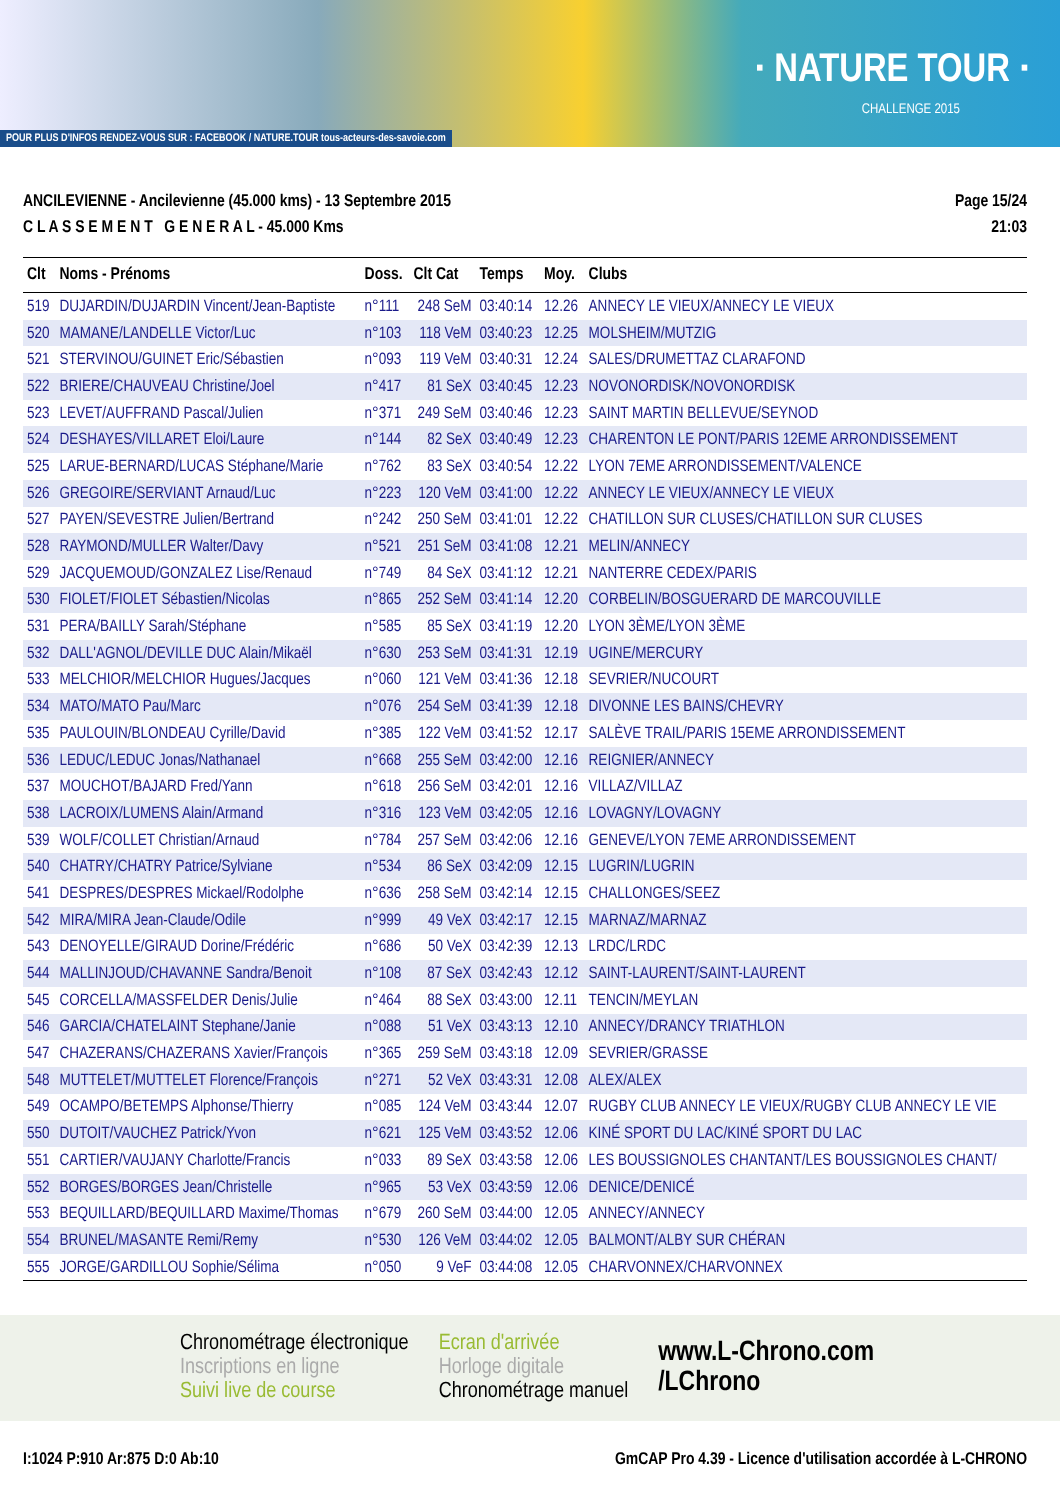POUR PLUS D'INFOS RENDEZ-VOUS SUR : FACEBOOK / NATURE.TOUR tous-acteurs-des-savoie.com
· NATURE TOUR ·
CHALLENGE 2015
ANCILEVIENNE - Ancilevienne (45.000 kms) - 13 Septembre 2015
C L A S S E M E N T G E N E R A L - 45.000 Kms
Page 15/24
21:03
| Clt | Noms - Prénoms | Doss. | Clt Cat | Temps | Moy. | Clubs |
| --- | --- | --- | --- | --- | --- | --- |
| 519 | DUJARDIN/DUJARDIN Vincent/Jean-Baptiste | n°111 | 248 SeM | 03:40:14 | 12.26 | ANNECY LE VIEUX/ANNECY LE VIEUX |
| 520 | MAMANE/LANDELLE Victor/Luc | n°103 | 118 VeM | 03:40:23 | 12.25 | MOLSHEIM/MUTZIG |
| 521 | STERVINOU/GUINET Eric/Sébastien | n°093 | 119 VeM | 03:40:31 | 12.24 | SALES/DRUMETTAZ CLARAFOND |
| 522 | BRIERE/CHAUVEAU Christine/Joel | n°417 | 81 SeX | 03:40:45 | 12.23 | NOVONORDISK/NOVONORDISK |
| 523 | LEVET/AUFFRAND Pascal/Julien | n°371 | 249 SeM | 03:40:46 | 12.23 | SAINT MARTIN BELLEVUE/SEYNOD |
| 524 | DESHAYES/VILLARET Eloi/Laure | n°144 | 82 SeX | 03:40:49 | 12.23 | CHARENTON LE PONT/PARIS 12EME ARRONDISSEMENT |
| 525 | LARUE-BERNARD/LUCAS Stéphane/Marie | n°762 | 83 SeX | 03:40:54 | 12.22 | LYON 7EME ARRONDISSEMENT/VALENCE |
| 526 | GREGOIRE/SERVIANT Arnaud/Luc | n°223 | 120 VeM | 03:41:00 | 12.22 | ANNECY LE VIEUX/ANNECY LE VIEUX |
| 527 | PAYEN/SEVESTRE Julien/Bertrand | n°242 | 250 SeM | 03:41:01 | 12.22 | CHATILLON SUR CLUSES/CHATILLON SUR CLUSES |
| 528 | RAYMOND/MULLER Walter/Davy | n°521 | 251 SeM | 03:41:08 | 12.21 | MELIN/ANNECY |
| 529 | JACQUEMOUD/GONZALEZ Lise/Renaud | n°749 | 84 SeX | 03:41:12 | 12.21 | NANTERRE CEDEX/PARIS |
| 530 | FIOLET/FIOLET Sébastien/Nicolas | n°865 | 252 SeM | 03:41:14 | 12.20 | CORBELIN/BOSGUERARD DE MARCOUVILLE |
| 531 | PERA/BAILLY Sarah/Stéphane | n°585 | 85 SeX | 03:41:19 | 12.20 | LYON 3ÈME/LYON 3ÈME |
| 532 | DALL'AGNOL/DEVILLE DUC Alain/Mikaël | n°630 | 253 SeM | 03:41:31 | 12.19 | UGINE/MERCURY |
| 533 | MELCHIOR/MELCHIOR Hugues/Jacques | n°060 | 121 VeM | 03:41:36 | 12.18 | SEVRIER/NUCOURT |
| 534 | MATO/MATO Pau/Marc | n°076 | 254 SeM | 03:41:39 | 12.18 | DIVONNE LES BAINS/CHEVRY |
| 535 | PAULOUIN/BLONDEAU Cyrille/David | n°385 | 122 VeM | 03:41:52 | 12.17 | SALÈVE TRAIL/PARIS 15EME ARRONDISSEMENT |
| 536 | LEDUC/LEDUC Jonas/Nathanael | n°668 | 255 SeM | 03:42:00 | 12.16 | REIGNIER/ANNECY |
| 537 | MOUCHOT/BAJARD Fred/Yann | n°618 | 256 SeM | 03:42:01 | 12.16 | VILLAZ/VILLAZ |
| 538 | LACROIX/LUMENS Alain/Armand | n°316 | 123 VeM | 03:42:05 | 12.16 | LOVAGNY/LOVAGNY |
| 539 | WOLF/COLLET Christian/Arnaud | n°784 | 257 SeM | 03:42:06 | 12.16 | GENEVE/LYON 7EME ARRONDISSEMENT |
| 540 | CHATRY/CHATRY Patrice/Sylviane | n°534 | 86 SeX | 03:42:09 | 12.15 | LUGRIN/LUGRIN |
| 541 | DESPRES/DESPRES Mickael/Rodolphe | n°636 | 258 SeM | 03:42:14 | 12.15 | CHALLONGES/SEEZ |
| 542 | MIRA/MIRA Jean-Claude/Odile | n°999 | 49 VeX | 03:42:17 | 12.15 | MARNAZ/MARNAZ |
| 543 | DENOYELLE/GIRAUD Dorine/Frédéric | n°686 | 50 VeX | 03:42:39 | 12.13 | LRDC/LRDC |
| 544 | MALLINJOUD/CHAVANNE Sandra/Benoit | n°108 | 87 SeX | 03:42:43 | 12.12 | SAINT-LAURENT/SAINT-LAURENT |
| 545 | CORCELLA/MASSFELDER Denis/Julie | n°464 | 88 SeX | 03:43:00 | 12.11 | TENCIN/MEYLAN |
| 546 | GARCIA/CHATELAINT Stephane/Janie | n°088 | 51 VeX | 03:43:13 | 12.10 | ANNECY/DRANCY TRIATHLON |
| 547 | CHAZERANS/CHAZERANS Xavier/François | n°365 | 259 SeM | 03:43:18 | 12.09 | SEVRIER/GRASSE |
| 548 | MUTTELET/MUTTELET Florence/François | n°271 | 52 VeX | 03:43:31 | 12.08 | ALEX/ALEX |
| 549 | OCAMPO/BETEMPS Alphonse/Thierry | n°085 | 124 VeM | 03:43:44 | 12.07 | RUGBY CLUB ANNECY LE VIEUX/RUGBY CLUB ANNECY LE VIE |
| 550 | DUTOIT/VAUCHEZ Patrick/Yvon | n°621 | 125 VeM | 03:43:52 | 12.06 | KINÉ SPORT DU LAC/KINÉ SPORT DU LAC |
| 551 | CARTIER/VAUJANY Charlotte/Francis | n°033 | 89 SeX | 03:43:58 | 12.06 | LES BOUSSIGNOLES CHANTANT/LES BOUSSIGNOLES CHANT/ |
| 552 | BORGES/BORGES Jean/Christelle | n°965 | 53 VeX | 03:43:59 | 12.06 | DENICE/DENICÉ |
| 553 | BEQUILLARD/BEQUILLARD Maxime/Thomas | n°679 | 260 SeM | 03:44:00 | 12.05 | ANNECY/ANNECY |
| 554 | BRUNEL/MASANTE Remi/Remy | n°530 | 126 VeM | 03:44:02 | 12.05 | BALMONT/ALBY SUR CHÉRAN |
| 555 | JORGE/GARDILLOU Sophie/Sélima | n°050 | 9 VeF | 03:44:08 | 12.05 | CHARVONNEX/CHARVONNEX |
Chronométrage électronique
Inscriptions en ligne
Suivi live de course
Ecran d'arrivée
Horloge digitale
Chronométrage manuel
www.L-Chrono.com
/LChrono
I:1024 P:910 Ar:875 D:0 Ab:10 GmCAP Pro 4.39 - Licence d'utilisation accordée à L-CHRONO